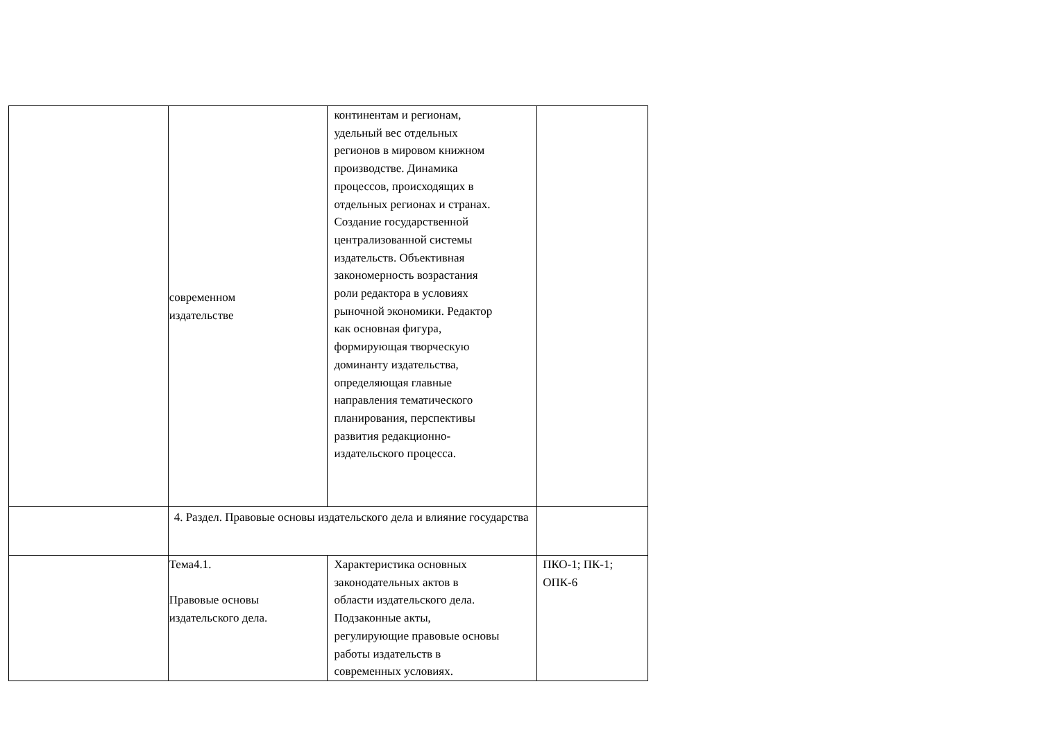| | современном издательстве | континентам и регионам, удельный вес отдельных регионов в мировом книжном производстве. Динамика процессов, происходящих в отдельных регионах и странах. Создание государственной централизованной системы издательств. Объективная закономерность возрастания роли редактора в условиях рыночной экономики. Редактор как основная фигура, формирующая творческую доминанту издательства, определяющая главные направления тематического планирования, перспективы развития редакционно- издательского процесса. | |
| | 4. Раздел. Правовые основы издательского дела и влияние государства | | |
| | Тема4.1. Правовые основы издательского дела. | Характеристика основных законодательных актов в области издательского дела. Подзаконные акты, регулирующие правовые основы работы издательств в современных условиях. | ПКО-1; ПК-1; ОПК-6 |